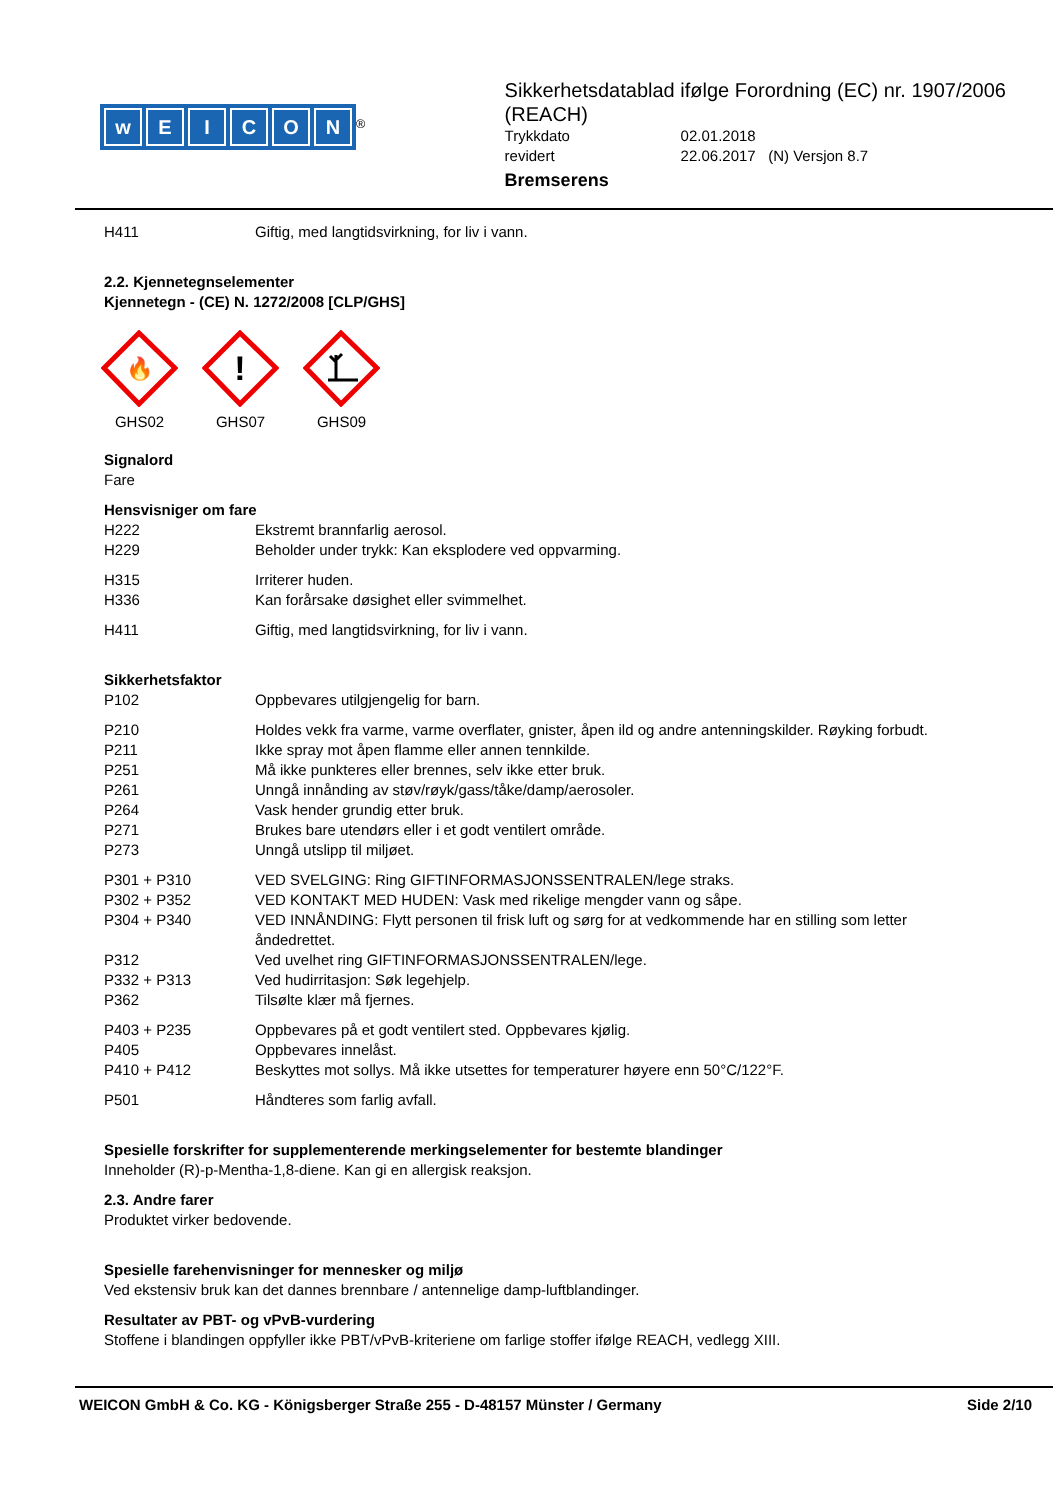wEICON
<sup>®</sup>
Sikkerhetsdatablad ifølge Forordning (EC) nr. 1907/2006 (REACH)
Trykkdato 02.01.2018 revidert 22.06.2017 (N) Versjon 8.7
Bremserens
H411 Giftig, med langtidsvirkning, for liv i vann.
2.2. Kjennetegnselementer
Kjennetegn - (CE) N. 1272/2008 [CLP/GHS]
🔥
GHS02
!
GHS07
GHS09
Signalord
Fare
Hensvisniger om fare
H222 Ekstremt brannfarlig aerosol.
H229 Beholder under trykk: Kan eksplodere ved oppvarming.
H315 Irriterer huden.
H336 Kan forårsake døsighet eller svimmelhet.
H411 Giftig, med langtidsvirkning, for liv i vann.
Sikkerhetsfaktor
P102 Oppbevares utilgjengelig for barn.
P210 Holdes vekk fra varme, varme overflater, gnister, åpen ild og andre antenningskilder. Røyking forbudt.
P211 Ikke spray mot åpen flamme eller annen tennkilde.
P251 Må ikke punkteres eller brennes, selv ikke etter bruk.
P261 Unngå innånding av støv/røyk/gass/tåke/damp/aerosoler.
P264 Vask hender grundig etter bruk.
P271 Brukes bare utendørs eller i et godt ventilert område.
P273 Unngå utslipp til miljøet.
P301 + P310 VED SVELGING: Ring GIFTINFORMASJONSSENTRALEN/lege straks.
P302 + P352 VED KONTAKT MED HUDEN: Vask med rikelige mengder vann og såpe.
P304 + P340 VED INNÅNDING: Flytt personen til frisk luft og sørg for at vedkommende har en stilling som letter åndedrettet.
P312 Ved uvelhet ring GIFTINFORMASJONSSENTRALEN/lege.
P332 + P313 Ved hudirritasjon: Søk legehjelp.
P362 Tilsølte klær må fjernes.
P403 + P235 Oppbevares på et godt ventilert sted. Oppbevares kjølig.
P405 Oppbevares innelåst.
P410 + P412 Beskyttes mot sollys. Må ikke utsettes for temperaturer høyere enn 50°C/122°F.
P501 Håndteres som farlig avfall.
Spesielle forskrifter for supplementerende merkingselementer for bestemte blandinger
Inneholder (R)-p-Mentha-1,8-diene. Kan gi en allergisk reaksjon.
2.3. Andre farer
Produktet virker bedovende.
Spesielle farehenvisninger for mennesker og miljø
Ved ekstensiv bruk kan det dannes brennbare / antennelige damp-luftblandinger.
Resultater av PBT- og vPvB-vurdering
Stoffene i blandingen oppfyller ikke PBT/vPvB-kriteriene om farlige stoffer ifølge REACH, vedlegg XIII.
WEICON GmbH & Co. KG - Königsberger Straße 255 - D-48157 Münster / Germany Side 2/10